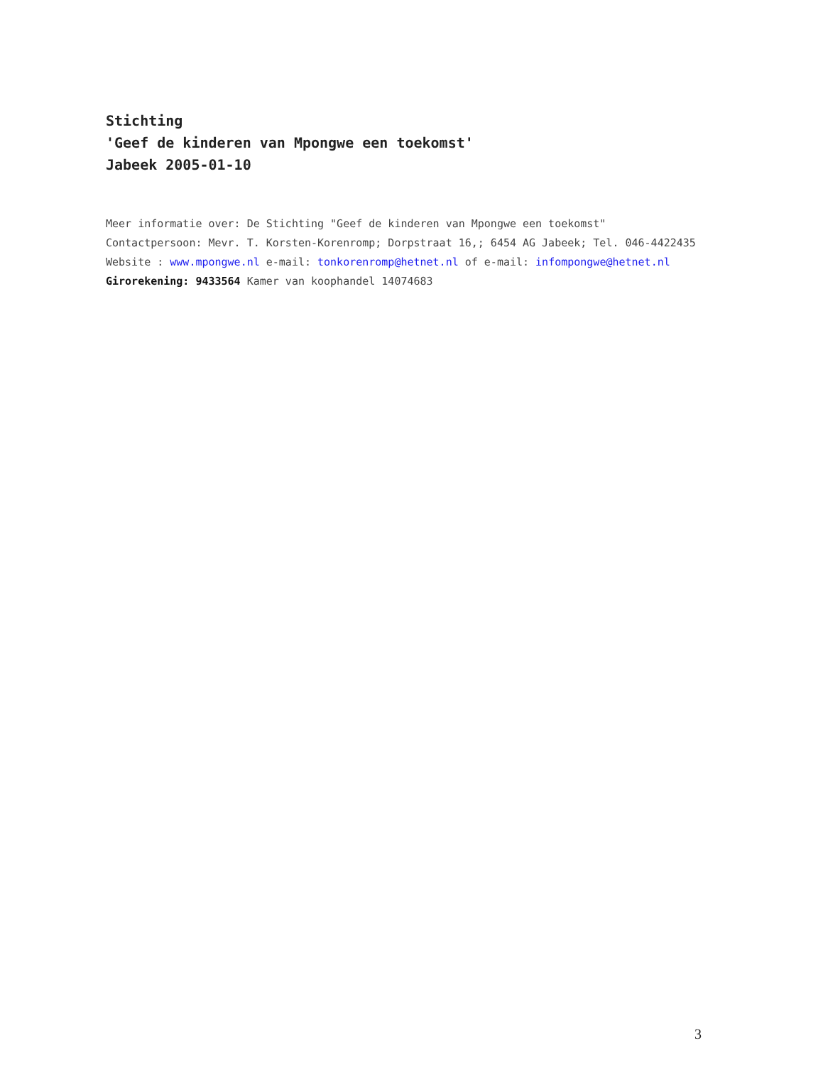Stichting
'Geef de kinderen van Mpongwe een toekomst'
Jabeek 2005-01-10
Meer informatie over: De Stichting "Geef de kinderen van Mpongwe een toekomst"
Contactpersoon: Mevr. T. Korsten-Korenromp; Dorpstraat 16,; 6454 AG Jabeek; Tel. 046-4422435
Website : www.mpongwe.nl e-mail: tonkorenromp@hetnet.nl of e-mail: infompongwe@hetnet.nl
Girorekening: 9433564 Kamer van koophandel 14074683
3